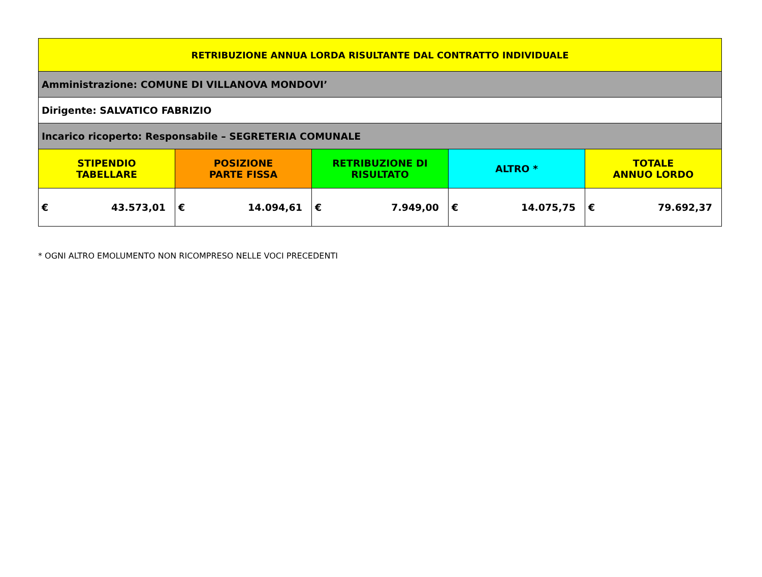| RETRIBUZIONE ANNUA LORDA RISULTANTE DAL CONTRATTO INDIVIDUALE | | | | |
| --- | --- | --- | --- | --- |
| Amministrazione: COMUNE DI VILLANOVA MONDOVI’ | | | | |
| Dirigente: SALVATICO FABRIZIO | | | | |
| Incarico ricoperto: Responsabile – SEGRETERIA COMUNALE | | | | |
| STIPENDIO TABELLARE | POSIZIONE PARTE FISSA | RETRIBUZIONE DI RISULTATO | ALTRO * | TOTALE ANNUO LORDO |
| € 43.573,01 | € 14.094,61 | € 7.949,00 | € 14.075,75 | € 79.692,37 |
* OGNI ALTRO EMOLUMENTO NON RICOMPRESO NELLE VOCI PRECEDENTI